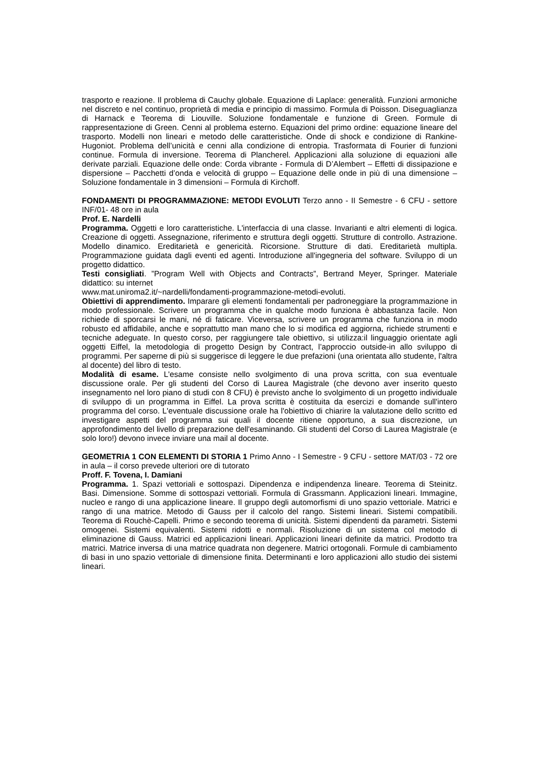trasporto e reazione. Il problema di Cauchy globale. Equazione di Laplace: generalità. Funzioni armoniche nel discreto e nel continuo, proprietà di media e principio di massimo. Formula di Poisson. Diseguaglianza di Harnack e Teorema di Liouville. Soluzione fondamentale e funzione di Green. Formule di rappresentazione di Green. Cenni al problema esterno. Equazioni del primo ordine: equazione lineare del trasporto. Modelli non lineari e metodo delle caratteristiche. Onde di shock e condizione di Rankine-Hugoniot. Problema dell’unicità e cenni alla condizione di entropia. Trasformata di Fourier di funzioni continue. Formula di inversione. Teorema di Plancherel. Applicazioni alla soluzione di equazioni alle derivate parziali. Equazione delle onde: Corda vibrante - Formula di D’Alembert – Effetti di dissipazione e dispersione – Pacchetti d’onda e velocità di gruppo – Equazione delle onde in più di una dimensione – Soluzione fondamentale in 3 dimensioni – Formula di Kirchoff.
FONDAMENTI DI PROGRAMMAZIONE: METODI EVOLUTI Terzo anno - II Semestre - 6 CFU - settore INF/01- 48 ore in aula
Prof. E. Nardelli
Programma. Oggetti e loro caratteristiche. L'interfaccia di una classe. Invarianti e altri elementi di logica. Creazione di oggetti. Assegnazione, riferimento e struttura degli oggetti. Strutture di controllo. Astrazione. Modello dinamico. Ereditarietà e genericità. Ricorsione. Strutture di dati. Ereditarietà multipla. Programmazione guidata dagli eventi ed agenti. Introduzione all'ingegneria del software. Sviluppo di un progetto didattico.
Testi consigliati. ”Program Well with Objects and Contracts”, Bertrand Meyer, Springer. Materiale didattico: su internet
www.mat.uniroma2.it/~nardelli/fondamenti-programmazione-metodi-evoluti.
Obiettivi di apprendimento. Imparare gli elementi fondamentali per padroneggiare la programmazione in modo professionale. Scrivere un programma che in qualche modo funziona è abbastanza facile. Non richiede di sporcarsi le mani, né di faticare. Viceversa, scrivere un programma che funziona in modo robusto ed affidabile, anche e soprattutto man mano che lo si modifica ed aggiorna, richiede strumenti e tecniche adeguate. In questo corso, per raggiungere tale obiettivo, si utilizza:il linguaggio orientate agli oggetti Eiffel, la metodologia di progetto Design by Contract, l’approccio outside-in allo sviluppo di programmi. Per saperne di più si suggerisce di leggere le due prefazioni (una orientata allo studente, l'altra al docente) del libro di testo.
Modalità di esame. L'esame consiste nello svolgimento di una prova scritta, con sua eventuale discussione orale. Per gli studenti del Corso di Laurea Magistrale (che devono aver inserito questo insegnamento nel loro piano di studi con 8 CFU) è previsto anche lo svolgimento di un progetto individuale di sviluppo di un programma in Eiffel. La prova scritta è costituita da esercizi e domande sull'intero programma del corso. L'eventuale discussione orale ha l'obiettivo di chiarire la valutazione dello scritto ed investigare aspetti del programma sui quali il docente ritiene opportuno, a sua discrezione, un approfondimento del livello di preparazione dell'esaminando. Gli studenti del Corso di Laurea Magistrale (e solo loro!) devono invece inviare una mail al docente.
GEOMETRIA 1 CON ELEMENTI DI STORIA 1 Primo Anno - I Semestre - 9 CFU - settore MAT/03 - 72 ore in aula – il corso prevede ulteriori ore di tutorato
Proff. F. Tovena, I. Damiani
Programma. 1. Spazi vettoriali e sottospazi. Dipendenza e indipendenza lineare. Teorema di Steinitz. Basi. Dimensione. Somme di sottospazi vettoriali. Formula di Grassmann. Applicazioni lineari. Immagine, nucleo e rango di una applicazione lineare. Il gruppo degli automorfismi di uno spazio vettoriale. Matrici e rango di una matrice. Metodo di Gauss per il calcolo del rango. Sistemi lineari. Sistemi compatibili. Teorema di Rouchè-Capelli. Primo e secondo teorema di unicità. Sistemi dipendenti da parametri. Sistemi omogenei. Sistemi equivalenti. Sistemi ridotti e normali. Risoluzione di un sistema col metodo di eliminazione di Gauss. Matrici ed applicazioni lineari. Applicazioni lineari definite da matrici. Prodotto tra matrici. Matrice inversa di una matrice quadrata non degenere. Matrici ortogonali. Formule di cambiamento di basi in uno spazio vettoriale di dimensione finita. Determinanti e loro applicazioni allo studio dei sistemi lineari.